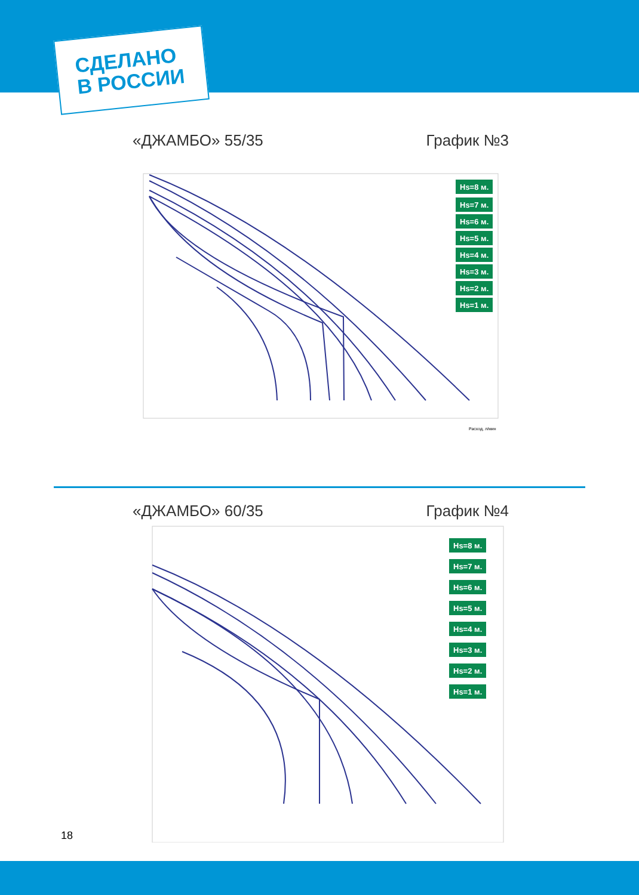СДЕЛАНО
В РОССИИ
«ДЖАМБО» 55/35 График №3
Hs=8 м.
Hs=7 м.
Hs=6 м.
Hs=5 м.
Hs=4 м.
Hs=3 м.
Hs=2 м.
Hs=1 м.
Расход, л/мин
«ДЖАМБО» 60/35 График №4
Hs=8 м.
Hs=7 м.
Hs=6 м.
Hs=5 м.
Hs=4 м.
Hs=3 м.
Hs=2 м.
Hs=1 м.
18